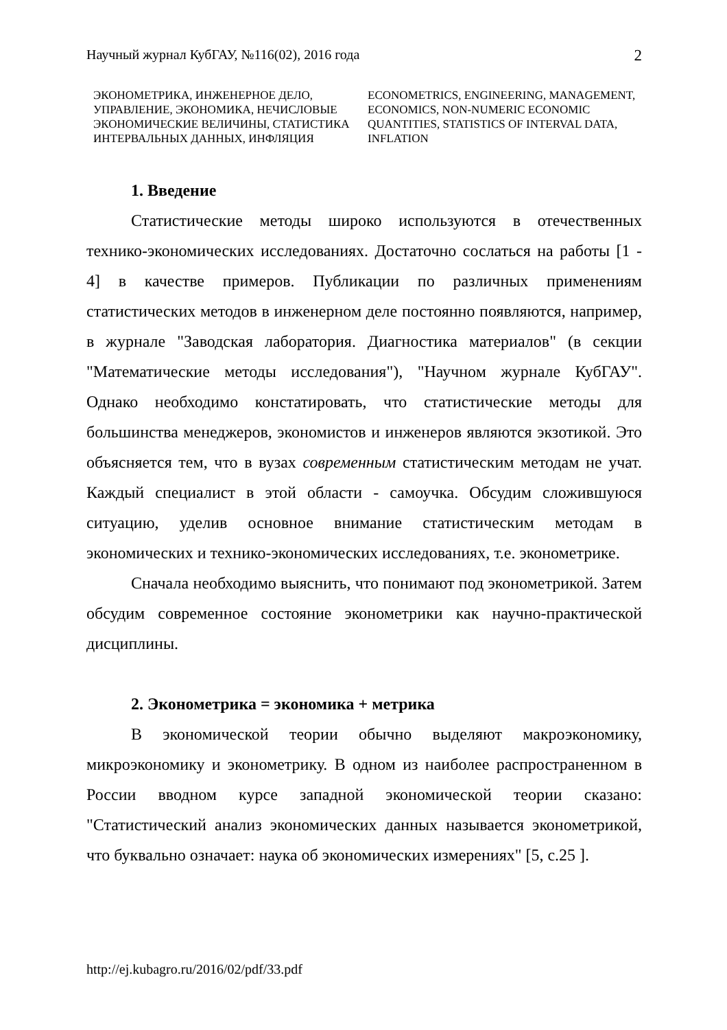Научный журнал КубГАУ, №116(02), 2016 года 2
ЭКОНОМЕТРИКА, ИНЖЕНЕРНОЕ ДЕЛО, УПРАВЛЕНИЕ, ЭКОНОМИКА, НЕЧИСЛОВЫЕ ЭКОНОМИЧЕСКИЕ ВЕЛИЧИНЫ, СТАТИСТИКА ИНТЕРВАЛЬНЫХ ДАННЫХ, ИНФЛЯЦИЯ
ECONOMETRICS, ENGINEERING, MANAGEMENT, ECONOMICS, NON-NUMERIC ECONOMIC QUANTITIES, STATISTICS OF INTERVAL DATA, INFLATION
1. Введение
Статистические методы широко используются в отечественных технико-экономических исследованиях. Достаточно сослаться на работы [1 - 4] в качестве примеров. Публикации по различных применениям статистических методов в инженерном деле постоянно появляются, например, в журнале "Заводская лаборатория. Диагностика материалов" (в секции "Математические методы исследования"), "Научном журнале КубГАУ". Однако необходимо констатировать, что статистические методы для большинства менеджеров, экономистов и инженеров являются экзотикой. Это объясняется тем, что в вузах современным статистическим методам не учат. Каждый специалист в этой области - самоучка. Обсудим сложившуюся ситуацию, уделив основное внимание статистическим методам в экономических и технико-экономических исследованиях, т.е. эконометрике.
Сначала необходимо выяснить, что понимают под эконометрикой. Затем обсудим современное состояние эконометрики как научно-практической дисциплины.
2. Эконометрика = экономика + метрика
В экономической теории обычно выделяют макроэкономику, микроэкономику и эконометрику. В одном из наиболее распространенном в России вводном курсе западной экономической теории сказано: "Статистический анализ экономических данных называется эконометрикой, что буквально означает: наука об экономических измерениях" [5, с.25 ].
http://ej.kubagro.ru/2016/02/pdf/33.pdf